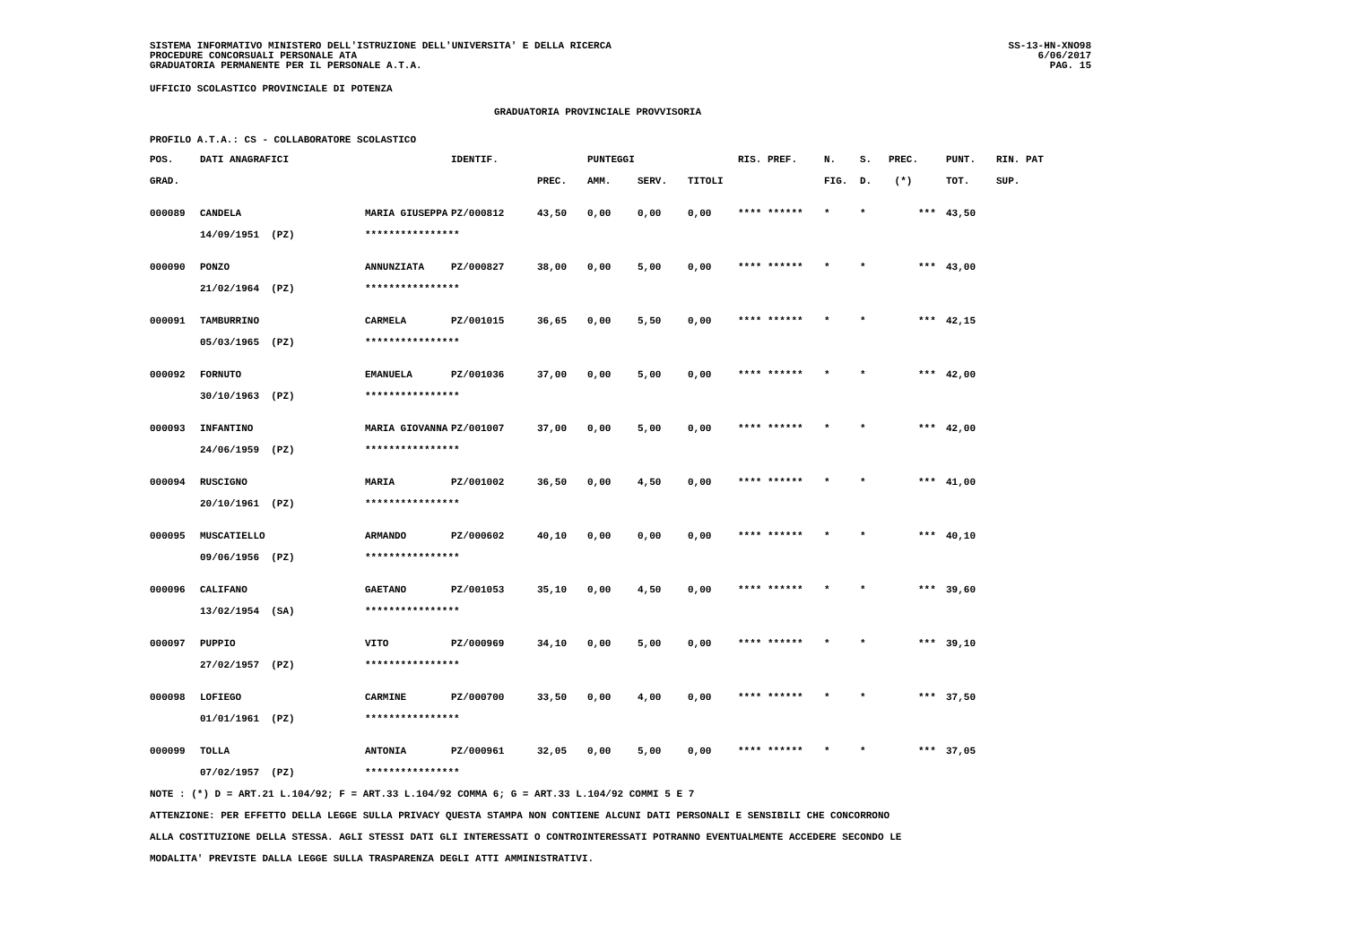SISTEMA INFORMATIVO MINISTERO DELL'ISTRUZIONE DELL'UNIVERSITA' E DELLA RICERCA
PROCEDURE CONCORSUALI PERSONALE ATA
GRADUATORIA PERMANENTE PER IL PERSONALE A.T.A.
SS-13-HN-XNO98
6/06/2017
PAG. 15
UFFICIO SCOLASTICO PROVINCIALE DI POTENZA
GRADUATORIA PROVINCIALE PROVVISORIA
PROFILO A.T.A.: CS - COLLABORATORE SCOLASTICO
| POS. | DATI ANAGRAFICI | | IDENTIF. | | PUNTEGGI | | | RIS. PREF. | N. | S. | PREC. | PUNT. | RIN. PAT |
| --- | --- | --- | --- | --- | --- | --- | --- | --- | --- | --- | --- | --- | --- |
| GRAD. | | | | PREC. | AMM. | SERV. | TITOLI | | FIG. | D. | (*) | TOT. | SUP. |
| 000089 | CANDELA | MARIA GIUSEPPA | PZ/000812 | 43,50 | 0,00 | 0,00 | 0,00 | **** ****** | * | * | *** | 43,50 | |
| | 14/09/1951 (PZ) | **************** | | | | | | | | | | | |
| 000090 | PONZO | ANNUNZIATA | PZ/000827 | 38,00 | 0,00 | 5,00 | 0,00 | **** ****** | * | * | *** | 43,00 | |
| | 21/02/1964 (PZ) | **************** | | | | | | | | | | | |
| 000091 | TAMBURRINO | CARMELA | PZ/001015 | 36,65 | 0,00 | 5,50 | 0,00 | **** ****** | * | * | *** | 42,15 | |
| | 05/03/1965 (PZ) | **************** | | | | | | | | | | | |
| 000092 | FORNUTO | EMANUELA | PZ/001036 | 37,00 | 0,00 | 5,00 | 0,00 | **** ****** | * | * | *** | 42,00 | |
| | 30/10/1963 (PZ) | **************** | | | | | | | | | | | |
| 000093 | INFANTINO | MARIA GIOVANNA | PZ/001007 | 37,00 | 0,00 | 5,00 | 0,00 | **** ****** | * | * | *** | 42,00 | |
| | 24/06/1959 (PZ) | **************** | | | | | | | | | | | |
| 000094 | RUSCIGNO | MARIA | PZ/001002 | 36,50 | 0,00 | 4,50 | 0,00 | **** ****** | * | * | *** | 41,00 | |
| | 20/10/1961 (PZ) | **************** | | | | | | | | | | | |
| 000095 | MUSCATIELLO | ARMANDO | PZ/000602 | 40,10 | 0,00 | 0,00 | 0,00 | **** ****** | * | * | *** | 40,10 | |
| | 09/06/1956 (PZ) | **************** | | | | | | | | | | | |
| 000096 | CALIFANO | GAETANO | PZ/001053 | 35,10 | 0,00 | 4,50 | 0,00 | **** ****** | * | * | *** | 39,60 | |
| | 13/02/1954 (SA) | **************** | | | | | | | | | | | |
| 000097 | PUPPIO | VITO | PZ/000969 | 34,10 | 0,00 | 5,00 | 0,00 | **** ****** | * | * | *** | 39,10 | |
| | 27/02/1957 (PZ) | **************** | | | | | | | | | | | |
| 000098 | LOFIEGO | CARMINE | PZ/000700 | 33,50 | 0,00 | 4,00 | 0,00 | **** ****** | * | * | *** | 37,50 | |
| | 01/01/1961 (PZ) | **************** | | | | | | | | | | | |
| 000099 | TOLLA | ANTONIA | PZ/000961 | 32,05 | 0,00 | 5,00 | 0,00 | **** ****** | * | * | *** | 37,05 | |
| | 07/02/1957 (PZ) | **************** | | | | | | | | | | | |
NOTE : (*) D = ART.21 L.104/92; F = ART.33 L.104/92 COMMA 6; G = ART.33 L.104/92 COMMI 5 E 7
ATTENZIONE: PER EFFETTO DELLA LEGGE SULLA PRIVACY QUESTA STAMPA NON CONTIENE ALCUNI DATI PERSONALI E SENSIBILI CHE CONCORRONO
ALLA COSTITUZIONE DELLA STESSA. AGLI STESSI DATI GLI INTERESSATI O CONTROINTERESSATI POTRANNO EVENTUALMENTE ACCEDERE SECONDO LE
MODALITA' PREVISTE DALLA LEGGE SULLA TRASPARENZA DEGLI ATTI AMMINISTRATIVI.